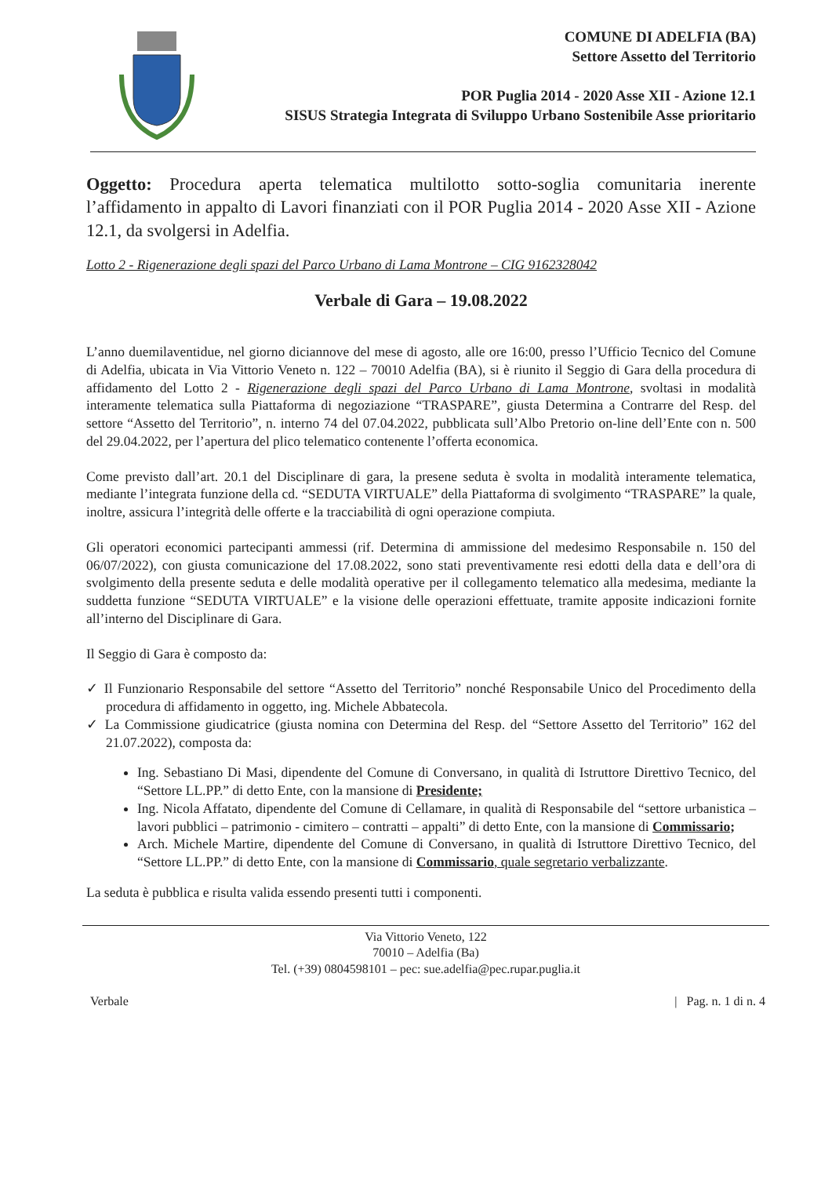COMUNE DI ADELFIA (BA)
Settore Assetto del Territorio
POR Puglia 2014 - 2020 Asse XII - Azione 12.1
SISUS Strategia Integrata di Sviluppo Urbano Sostenibile Asse prioritario
Oggetto: Procedura aperta telematica multilotto sotto-soglia comunitaria inerente l’affidamento in appalto di Lavori finanziati con il POR Puglia 2014 - 2020 Asse XII - Azione 12.1, da svolgersi in Adelfia.
Lotto 2 - Rigenerazione degli spazi del Parco Urbano di Lama Montrone – CIG 9162328042
Verbale di Gara – 19.08.2022
L’anno duemilaventidue, nel giorno diciannove del mese di agosto, alle ore 16:00, presso l’Ufficio Tecnico del Comune di Adelfia, ubicata in Via Vittorio Veneto n. 122 – 70010 Adelfia (BA), si è riunito il Seggio di Gara della procedura di affidamento del Lotto 2 - Rigenerazione degli spazi del Parco Urbano di Lama Montrone, svoltasi in modalità interamente telematica sulla Piattaforma di negoziazione “TRASPARE”, giusta Determina a Contrarre del Resp. del settore “Assetto del Territorio”, n. interno 74 del 07.04.2022, pubblicata sull’Albo Pretorio on-line dell’Ente con n. 500 del 29.04.2022, per l’apertura del plico telematico contenente l’offerta economica.
Come previsto dall’art. 20.1 del Disciplinare di gara, la presene seduta è svolta in modalità interamente telematica, mediante l’integrata funzione della cd. “SEDUTA VIRTUALE” della Piattaforma di svolgimento “TRASPARE” la quale, inoltre, assicura l’integrità delle offerte e la tracciabilità di ogni operazione compiuta.
Gli operatori economici partecipanti ammessi (rif. Determina di ammissione del medesimo Responsabile n. 150 del 06/07/2022), con giusta comunicazione del 17.08.2022, sono stati preventivamente resi edotti della data e dell’ora di svolgimento della presente seduta e delle modalità operative per il collegamento telematico alla medesima, mediante la suddetta funzione “SEDUTA VIRTUALE” e la visione delle operazioni effettuate, tramite apposite indicazioni fornite all’interno del Disciplinare di Gara.
Il Seggio di Gara è composto da:
✓ Il Funzionario Responsabile del settore “Assetto del Territorio” nonché Responsabile Unico del Procedimento della procedura di affidamento in oggetto, ing. Michele Abbatecola.
✓ La Commissione giudicatrice (giusta nomina con Determina del Resp. del “Settore Assetto del Territorio” 162 del 21.07.2022), composta da:
Ing. Sebastiano Di Masi, dipendente del Comune di Conversano, in qualità di Istruttore Direttivo Tecnico, del “Settore LL.PP.” di detto Ente, con la mansione di Presidente;
Ing. Nicola Affatato, dipendente del Comune di Cellamare, in qualità di Responsabile del “settore urbanistica – lavori pubblici – patrimonio - cimitero – contratti – appalti” di detto Ente, con la mansione di Commissario;
Arch. Michele Martire, dipendente del Comune di Conversano, in qualità di Istruttore Direttivo Tecnico, del “Settore LL.PP.” di detto Ente, con la mansione di Commissario, quale segretario verbalizzante.
La seduta è pubblica e risulta valida essendo presenti tutti i componenti.
Via Vittorio Veneto, 122
70010 – Adelfia (Ba)
Tel. (+39) 0804598101 – pec: sue.adelfia@pec.rupar.puglia.it
Verbale | Pag. n. 1 di n. 4